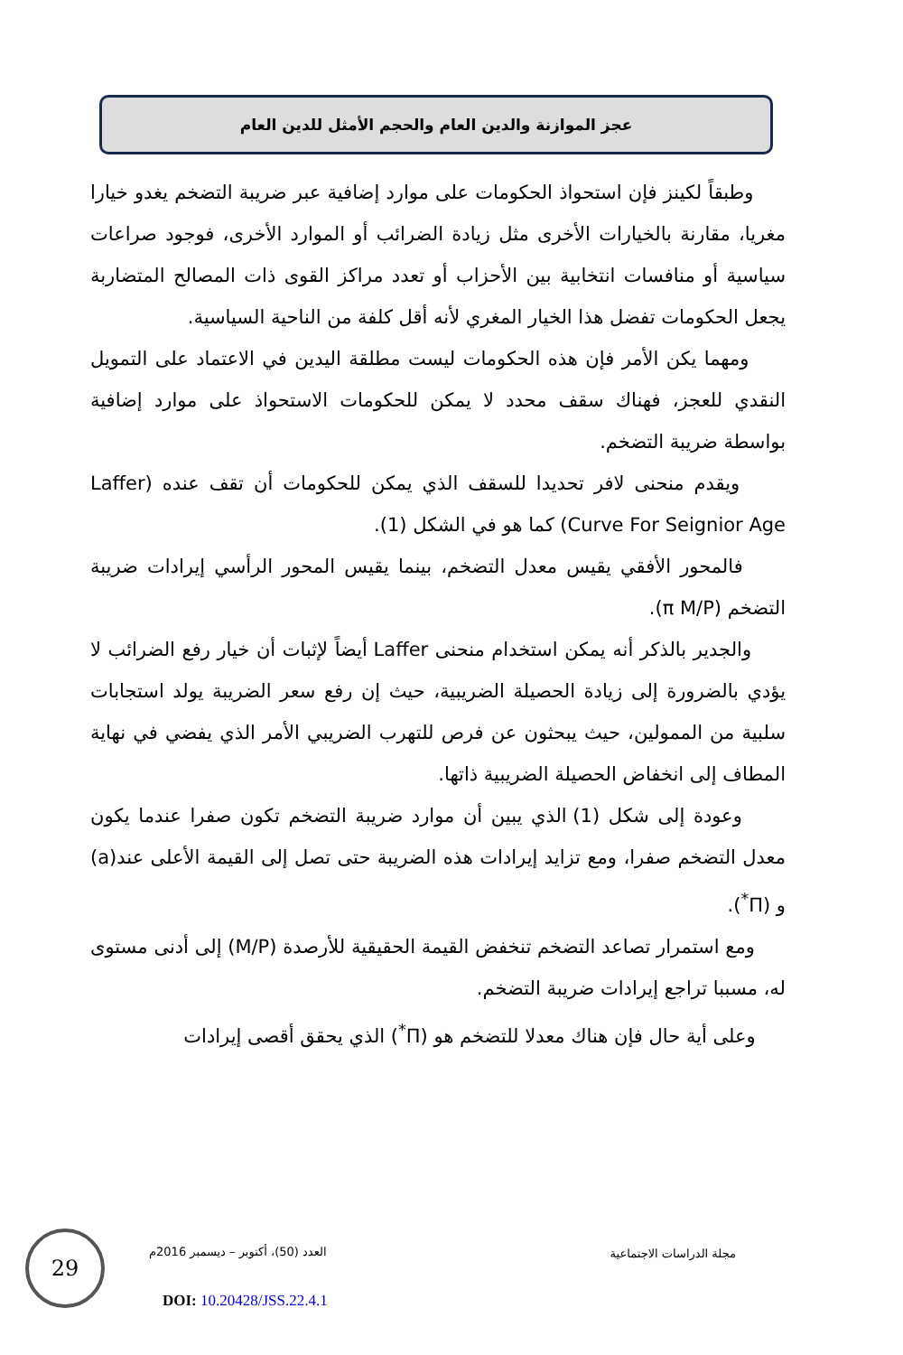عجز الموازنة والدين العام والحجم الأمثل للدين العام
وطبقاً لكينز فإن استحواذ الحكومات على موارد إضافية عبر ضريبة التضخم يغدو خيارا مغريا، مقارنة بالخيارات الأخرى مثل زيادة الضرائب أو الموارد الأخرى، فوجود صراعات سياسية أو منافسات انتخابية بين الأحزاب أو تعدد مراكز القوى ذات المصالح المتضاربة يجعل الحكومات تفضل هذا الخيار المغري لأنه أقل كلفة من الناحية السياسية.
ومهما يكن الأمر فإن هذه الحكومات ليست مطلقة اليدين في الاعتماد على التمويل النقدي للعجز، فهناك سقف محدد لا يمكن للحكومات الاستحواذ على موارد إضافية بواسطة ضريبة التضخم.
ويقدم منحنى لافر تحديدا للسقف الذي يمكن للحكومات أن تقف عنده (Laffer Curve For Seignior Age) كما هو في الشكل (1).
فالمحور الأفقي يقيس معدل التضخم، بينما يقيس المحور الرأسي إيرادات ضريبة التضخم (π M/P).
والجدير بالذكر أنه يمكن استخدام منحنى Laffer أيضاً لإثبات أن خيار رفع الضرائب لا يؤدي بالضرورة إلى زيادة الحصيلة الضريبية، حيث إن رفع سعر الضريبة يولد استجابات سلبية من الممولين، حيث يبحثون عن فرص للتهرب الضريبي الأمر الذي يفضي في نهاية المطاف إلى انخفاض الحصيلة الضريبية ذاتها.
وعودة إلى شكل (1) الذي يبين أن موارد ضريبة التضخم تكون صفرا عندما يكون معدل التضخم صفرا، ومع تزايد إيرادات هذه الضريبة حتى تصل إلى القيمة الأعلى عند(a) و (Π<sup>*</sup>).
ومع استمرار تصاعد التضخم تنخفض القيمة الحقيقية للأرصدة (M/P) إلى أدنى مستوى له، مسببا تراجع إيرادات ضريبة التضخم.
وعلى أية حال فإن هناك معدلا للتضخم هو (Π<sup>*</sup>) الذي يحقق أقصى إيرادات
29
العدد (50)، أكتوبر – ديسمبر 2016م
مجلة الدراسات الاجتماعية
DOI: 10.20428/JSS.22.4.1